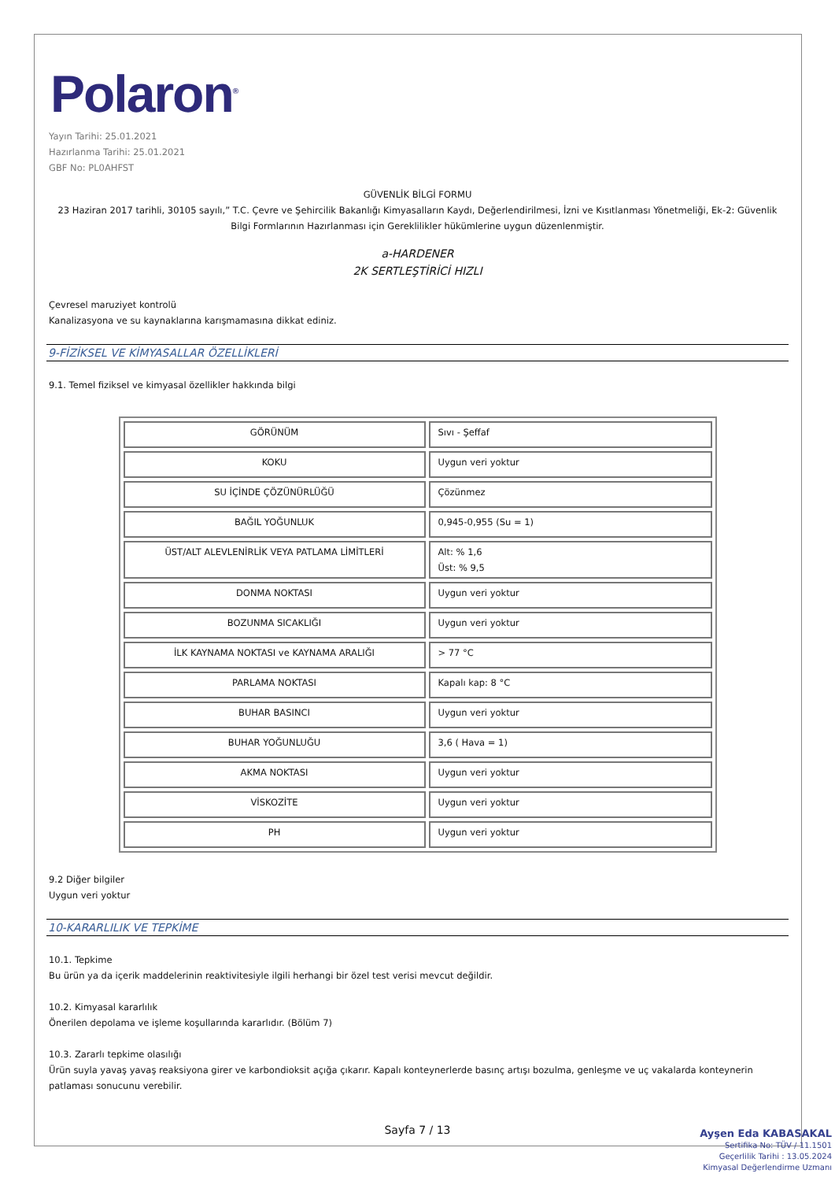Polaron<sup>®</sup>
Yayın Tarihi: 25.01.2021
Hazırlanma Tarihi: 25.01.2021
GBF No: PL0AHFST
GÜVENLİK BİLGİ FORMU
23 Haziran 2017 tarihli, 30105 sayılı,” T.C. Çevre ve Şehircilik Bakanlığı Kimyasalların Kaydı, Değerlendirilmesi, İzni ve Kısıtlanması Yönetmeliği, Ek-2: Güvenlik Bilgi Formlarının Hazırlanması için Gereklilikler hükümlerine uygun düzenlenmiştir.
a-HARDENER
2K SERTLEŞTİRİCİ HIZLI
Çevresel maruziyet kontrolü
Kanalizasyona ve su kaynaklarına karışmamasına dikkat ediniz.
9-FİZİKSEL VE KİMYASALLAR ÖZELLİKLERİ
9.1. Temel fiziksel ve kimyasal özellikler hakkında bilgi
| GÖRÜNÜM | Sıvı - Şeffaf |
| KOKU | Uygun veri yoktur |
| SU İÇİNDE ÇÖZÜNÜRLÜĞÜ | Çözünmez |
| BAĞIL YOĞUNLUK | 0,945-0,955 (Su = 1) |
| ÜST/ALT ALEVLENİRLİK VEYA PATLAMA LİMİTLERİ | Alt: % 1,6 Üst: % 9,5 |
| DONMA NOKTASI | Uygun veri yoktur |
| BOZUNMA SICAKLIĞI | Uygun veri yoktur |
| İLK KAYNAMA NOKTASI ve KAYNAMA ARALIĞI | > 77 °C |
| PARLAMA NOKTASI | Kapalı kap: 8 °C |
| BUHAR BASINCI | Uygun veri yoktur |
| BUHAR YOĞUNLUĞU | 3,6 ( Hava = 1) |
| AKMA NOKTASI | Uygun veri yoktur |
| VİSKOZİTE | Uygun veri yoktur |
| PH | Uygun veri yoktur |
9.2 Diğer bilgiler
Uygun veri yoktur
10-KARARLILIK VE TEPKİME
10.1. Tepkime
Bu ürün ya da içerik maddelerinin reaktivitesiyle ilgili herhangi bir özel test verisi mevcut değildir.
10.2. Kimyasal kararlılık
Önerilen depolama ve işleme koşullarında kararlıdır. (Bölüm 7)
10.3. Zararlı tepkime olasılığı
Ürün suyla yavaş yavaş reaksiyona girer ve karbondioksit açığa çıkarır. Kapalı konteynerlerde basınç artışı bozulma, genleşme ve uç vakalarda konteynerin patlaması sonucunu verebilir.
Sayfa 7 / 13
Ayşen Eda KABASAKAL
Sertifika No: TÜV / 11.1501
Geçerlilik Tarihi : 13.05.2024
Kimyasal Değerlendirme Uzmanı